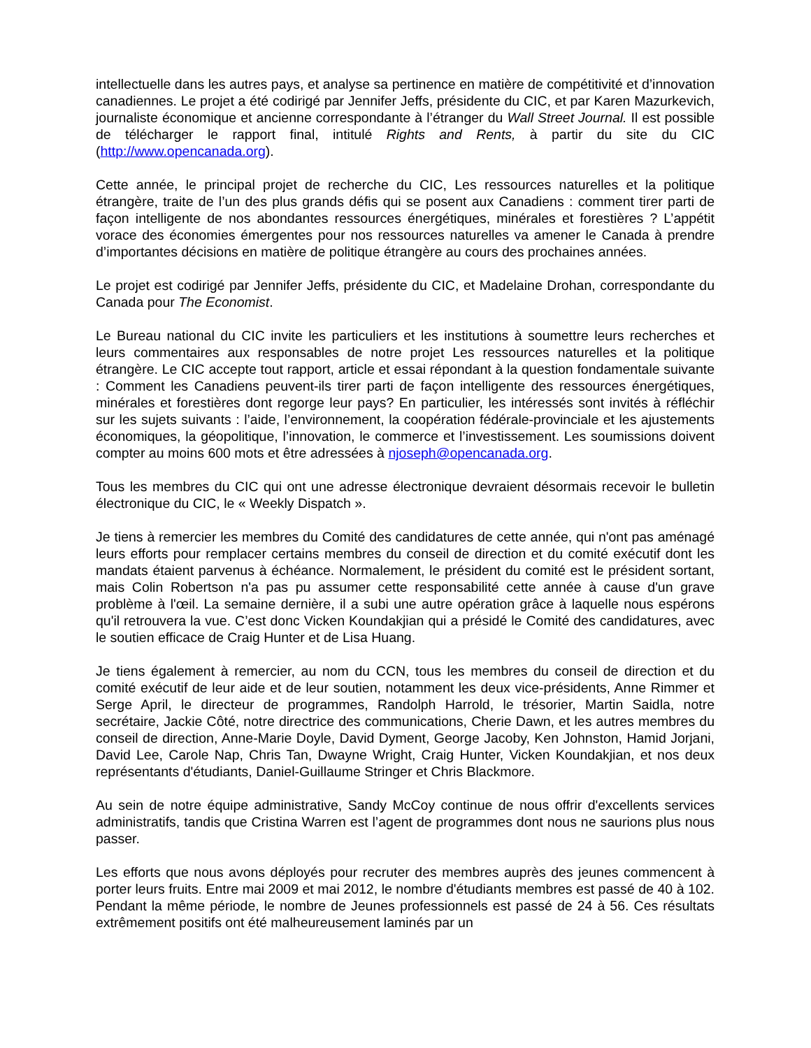intellectuelle dans les autres pays, et analyse sa pertinence en matière de compétitivité et d’innovation canadiennes. Le projet a été codirigé par Jennifer Jeffs, présidente du CIC, et par Karen Mazurkevich, journaliste économique et ancienne correspondante à l’étranger du Wall Street Journal. Il est possible de télécharger le rapport final, intitulé Rights and Rents, à partir du site du CIC (http://www.opencanada.org).
Cette année, le principal projet de recherche du CIC, Les ressources naturelles et la politique étrangère, traite de l’un des plus grands défis qui se posent aux Canadiens : comment tirer parti de façon intelligente de nos abondantes ressources énergétiques, minérales et forestières ? L’appétit vorace des économies émergentes pour nos ressources naturelles va amener le Canada à prendre d’importantes décisions en matière de politique étrangère au cours des prochaines années.
Le projet est codirigé par Jennifer Jeffs, présidente du CIC, et Madelaine Drohan, correspondante du Canada pour The Economist.
Le Bureau national du CIC invite les particuliers et les institutions à soumettre leurs recherches et leurs commentaires aux responsables de notre projet Les ressources naturelles et la politique étrangère. Le CIC accepte tout rapport, article et essai répondant à la question fondamentale suivante : Comment les Canadiens peuvent-ils tirer parti de façon intelligente des ressources énergétiques, minérales et forestières dont regorge leur pays? En particulier, les intéressés sont invités à réfléchir sur les sujets suivants : l’aide, l’environnement, la coopération fédérale-provinciale et les ajustements économiques, la géopolitique, l’innovation, le commerce et l’investissement. Les soumissions doivent compter au moins 600 mots et être adressées à njoseph@opencanada.org.
Tous les membres du CIC qui ont une adresse électronique devraient désormais recevoir le bulletin électronique du CIC, le « Weekly Dispatch ».
Je tiens à remercier les membres du Comité des candidatures de cette année, qui n'ont pas aménagé leurs efforts pour remplacer certains membres du conseil de direction et du comité exécutif dont les mandats étaient parvenus à échéance. Normalement, le président du comité est le président sortant, mais Colin Robertson n'a pas pu assumer cette responsabilité cette année à cause d'un grave problème à l'œil. La semaine dernière, il a subi une autre opération grâce à laquelle nous espérons qu'il retrouvera la vue. C’est donc Vicken Koundakjian qui a présidé le Comité des candidatures, avec le soutien efficace de Craig Hunter et de Lisa Huang.
Je tiens également à remercier, au nom du CCN, tous les membres du conseil de direction et du comité exécutif de leur aide et de leur soutien, notamment les deux vice-présidents, Anne Rimmer et Serge April, le directeur de programmes, Randolph Harrold, le trésorier, Martin Saidla, notre secrétaire, Jackie Côté, notre directrice des communications, Cherie Dawn, et les autres membres du conseil de direction, Anne-Marie Doyle, David Dyment, George Jacoby, Ken Johnston, Hamid Jorjani, David Lee, Carole Nap, Chris Tan, Dwayne Wright, Craig Hunter, Vicken Koundakjian, et nos deux représentants d'étudiants, Daniel-Guillaume Stringer et Chris Blackmore.
Au sein de notre équipe administrative, Sandy McCoy continue de nous offrir d'excellents services administratifs, tandis que Cristina Warren est l’agent de programmes dont nous ne saurions plus nous passer.
Les efforts que nous avons déployés pour recruter des membres auprès des jeunes commencent à porter leurs fruits. Entre mai 2009 et mai 2012, le nombre d'étudiants membres est passé de 40 à 102. Pendant la même période, le nombre de Jeunes professionnels est passé de 24 à 56. Ces résultats extrêmement positifs ont été malheureusement laminés par un